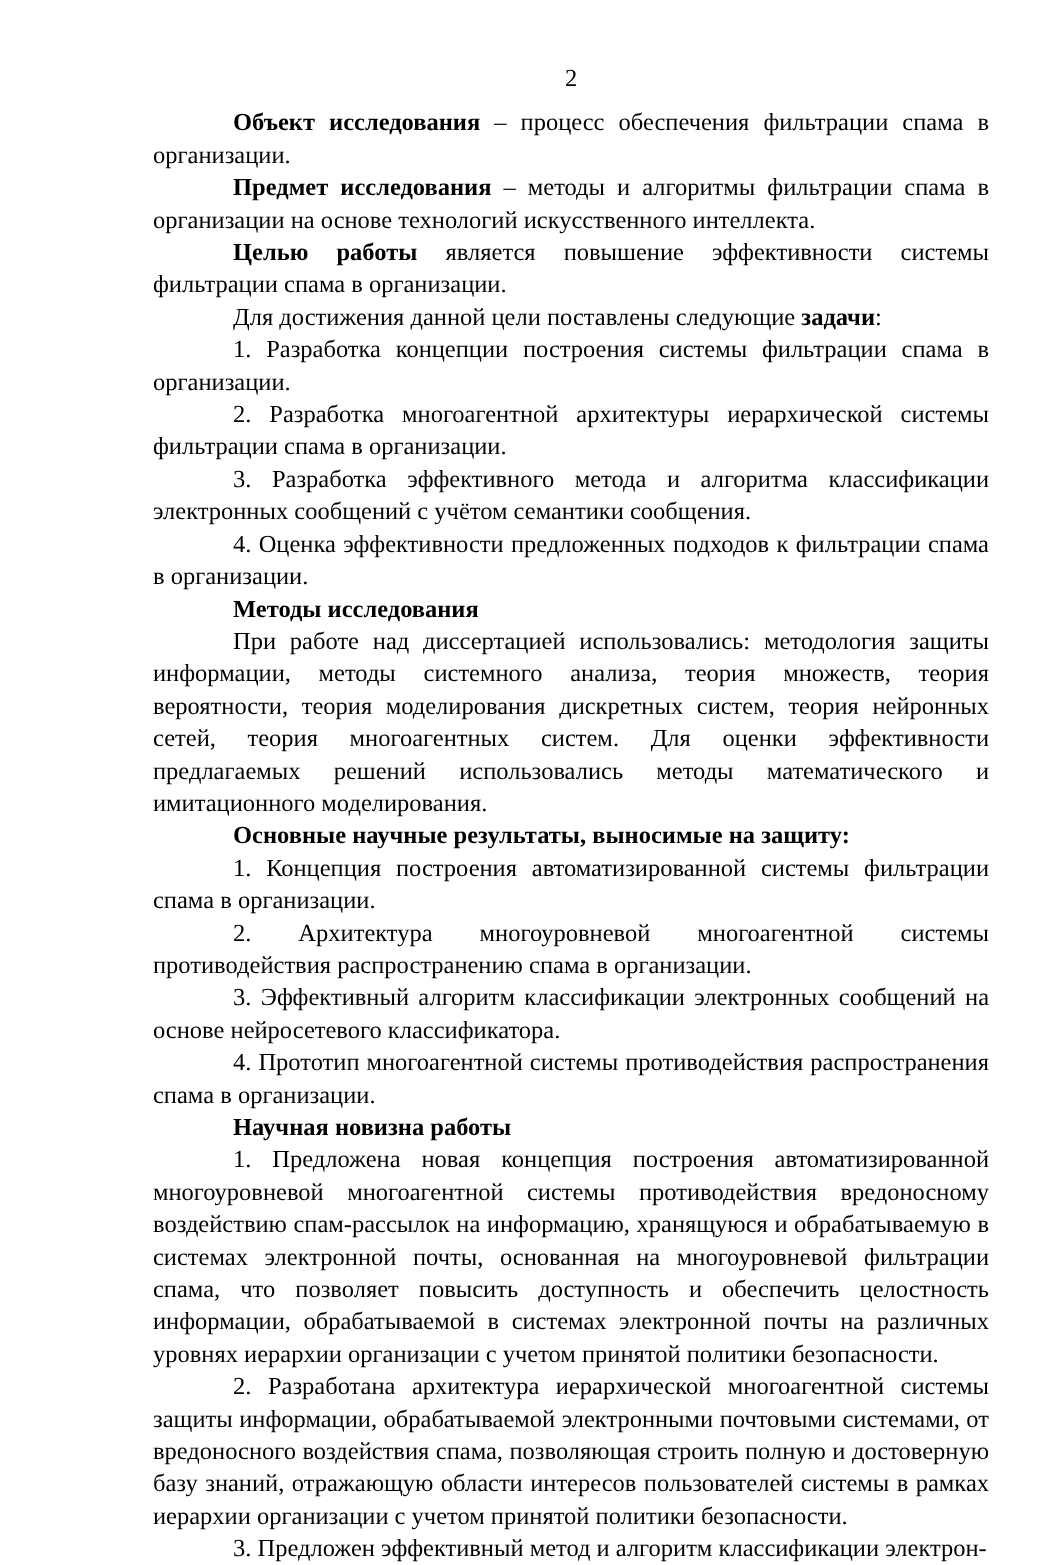2
Объект исследования – процесс обеспечения фильтрации спама в организации.
Предмет исследования – методы и алгоритмы фильтрации спама в организации на основе технологий искусственного интеллекта.
Целью работы является повышение эффективности системы фильтрации спама в организации.
Для достижения данной цели поставлены следующие задачи:
1. Разработка концепции построения системы фильтрации спама в организации.
2. Разработка многоагентной архитектуры иерархической системы фильтрации спама в организации.
3. Разработка эффективного метода и алгоритма классификации электронных сообщений с учётом семантики сообщения.
4. Оценка эффективности предложенных подходов к фильтрации спама в организации.
Методы исследования
При работе над диссертацией использовались: методология защиты информации, методы системного анализа, теория множеств, теория вероятности, теория моделирования дискретных систем, теория нейронных сетей, теория многоагентных систем. Для оценки эффективности предлагаемых решений использовались методы математического и имитационного моделирования.
Основные научные результаты, выносимые на защиту:
1. Концепция построения автоматизированной системы фильтрации спама в организации.
2. Архитектура многоуровневой многоагентной системы противодействия распространению спама в организации.
3. Эффективный алгоритм классификации электронных сообщений на основе нейросетевого классификатора.
4. Прототип многоагентной системы противодействия распространения спама в организации.
Научная новизна работы
1. Предложена новая концепция построения автоматизированной многоуровневой многоагентной системы противодействия вредоносному воздействию спам-рассылок на информацию, хранящуюся и обрабатываемую в системах электронной почты, основанная на многоуровневой фильтрации спама, что позволяет повысить доступность и обеспечить целостность информации, обрабатываемой в системах электронной почты на различных уровнях иерархии организации с учетом принятой политики безопасности.
2. Разработана архитектура иерархической многоагентной системы защиты информации, обрабатываемой электронными почтовыми системами, от вредоносного воздействия спама, позволяющая строить полную и достоверную базу знаний, отражающую области интересов пользователей системы в рамках иерархии организации с учетом принятой политики безопасности.
3. Предложен эффективный метод и алгоритм классификации электрон-